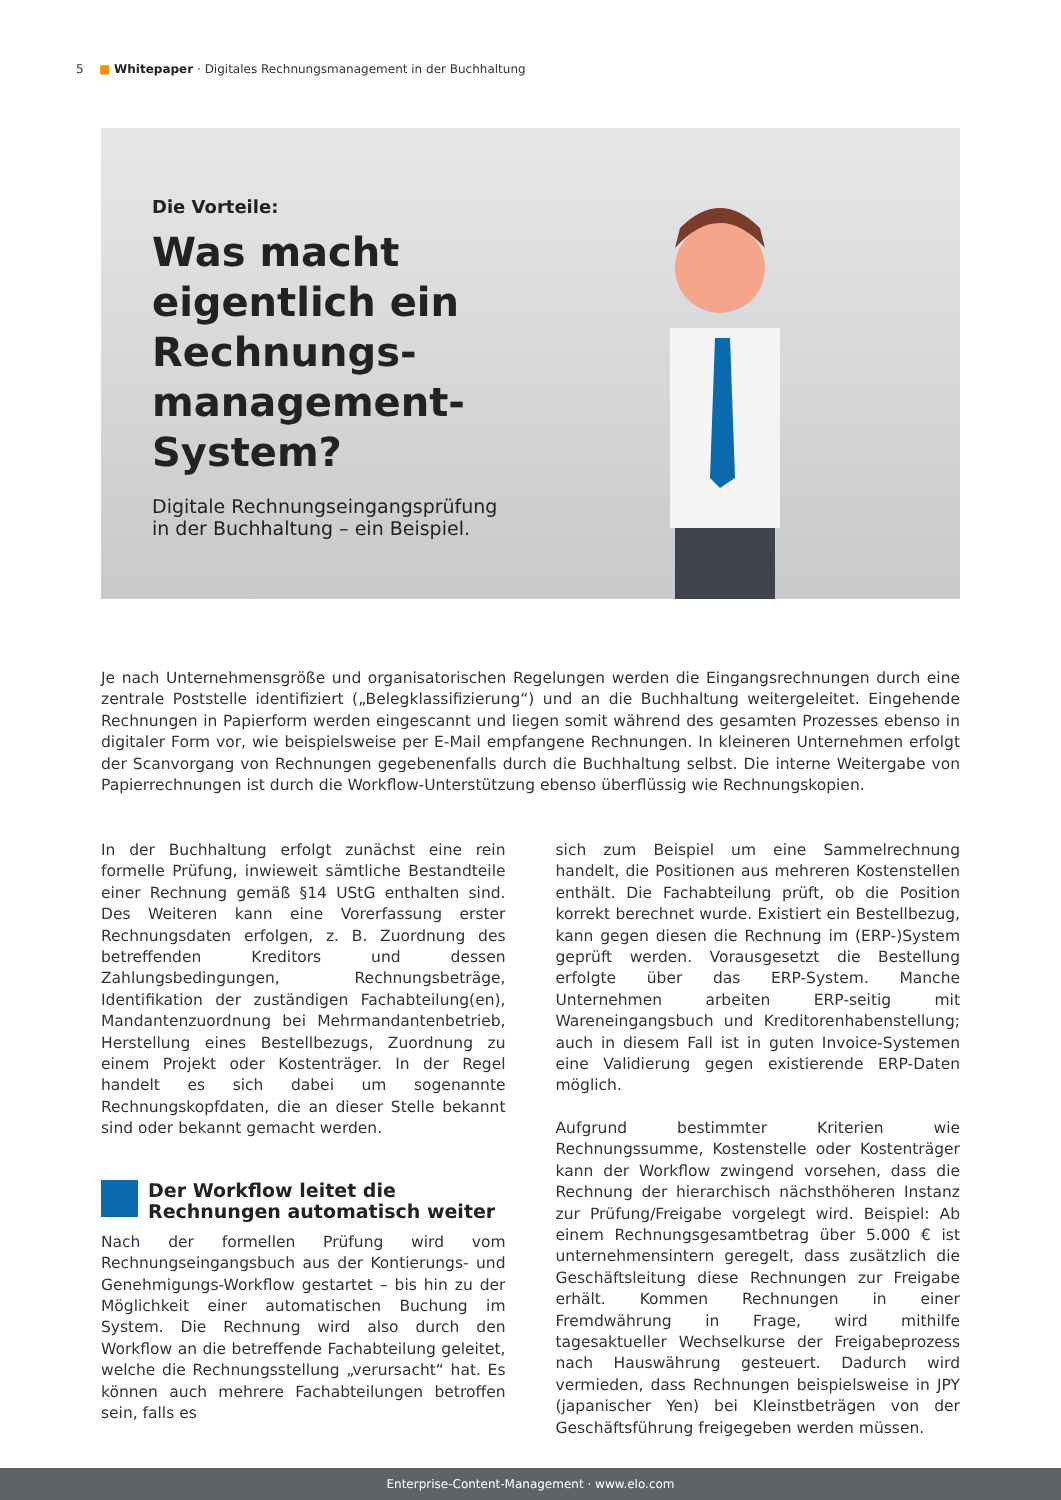5 ■ Whitepaper · Digitales Rechnungsmanagement in der Buchhaltung
Die Vorteile:
Was macht eigentlich ein Rechnungs-management-System?
Digitale Rechnungseingangsprüfung
in der Buchhaltung – ein Beispiel.
Je nach Unternehmensgröße und organisatorischen Regelungen werden die Eingangsrechnungen durch eine zentrale Poststelle identifiziert („Belegklassifizierung“) und an die Buchhaltung weitergeleitet. Eingehende Rechnungen in Papierform werden eingescannt und liegen somit während des gesamten Prozesses ebenso in digitaler Form vor, wie beispielsweise per E-Mail empfangene Rechnungen. In kleineren Unternehmen erfolgt der Scanvorgang von Rechnungen gegebenenfalls durch die Buchhaltung selbst. Die interne Weitergabe von Papierrechnungen ist durch die Workflow-Unterstützung ebenso überflüssig wie Rechnungskopien.
In der Buchhaltung erfolgt zunächst eine rein formelle Prüfung, inwieweit sämtliche Bestandteile einer Rechnung gemäß §14 UStG enthalten sind. Des Weiteren kann eine Vorerfassung erster Rechnungsdaten erfolgen, z. B. Zuordnung des betreffenden Kreditors und dessen Zahlungsbedingungen, Rechnungsbeträge, Identifikation der zuständigen Fachabteilung(en), Mandantenzuordnung bei Mehrmandantenbetrieb, Herstellung eines Bestellbezugs, Zuordnung zu einem Projekt oder Kostenträger. In der Regel handelt es sich dabei um sogenannte Rechnungskopfdaten, die an dieser Stelle bekannt sind oder bekannt gemacht werden.
Der Workflow leitet die Rechnungen automatisch weiter
Nach der formellen Prüfung wird vom Rechnungseingangsbuch aus der Kontierungs- und Genehmigungs-Workflow gestartet – bis hin zu der Möglichkeit einer automatischen Buchung im System. Die Rechnung wird also durch den Workflow an die betreffende Fachabteilung geleitet, welche die Rechnungsstellung „verursacht“ hat. Es können auch mehrere Fachabteilungen betroffen sein, falls es
sich zum Beispiel um eine Sammelrechnung handelt, die Positionen aus mehreren Kostenstellen enthält. Die Fachabteilung prüft, ob die Position korrekt berechnet wurde. Existiert ein Bestellbezug, kann gegen diesen die Rechnung im (ERP-)System geprüft werden. Vorausgesetzt die Bestellung erfolgte über das ERP-System. Manche Unternehmen arbeiten ERP-seitig mit Wareneingangsbuch und Kreditorenhabenstellung; auch in diesem Fall ist in guten Invoice-Systemen eine Validierung gegen existierende ERP-Daten möglich.
Aufgrund bestimmter Kriterien wie Rechnungssumme, Kostenstelle oder Kostenträger kann der Workflow zwingend vorsehen, dass die Rechnung der hierarchisch nächsthöheren Instanz zur Prüfung/Freigabe vorgelegt wird. Beispiel: Ab einem Rechnungsgesamtbetrag über 5.000 € ist unternehmensintern geregelt, dass zusätzlich die Geschäftsleitung diese Rechnungen zur Freigabe erhält. Kommen Rechnungen in einer Fremdwährung in Frage, wird mithilfe tagesaktueller Wechselkurse der Freigabeprozess nach Hauswährung gesteuert. Dadurch wird vermieden, dass Rechnungen beispielsweise in JPY (japanischer Yen) bei Kleinstbeträgen von der Geschäftsführung freigegeben werden müssen.
Enterprise-Content-Management · www.elo.com